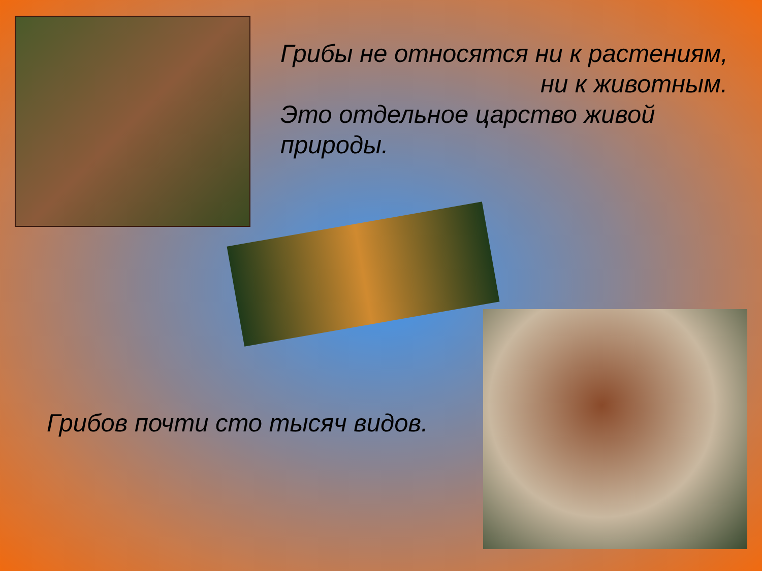Грибы не относятся ни к растениям,
ни к животным.
Это отдельное царство живой
природы.
Грибов почти сто тысяч видов.